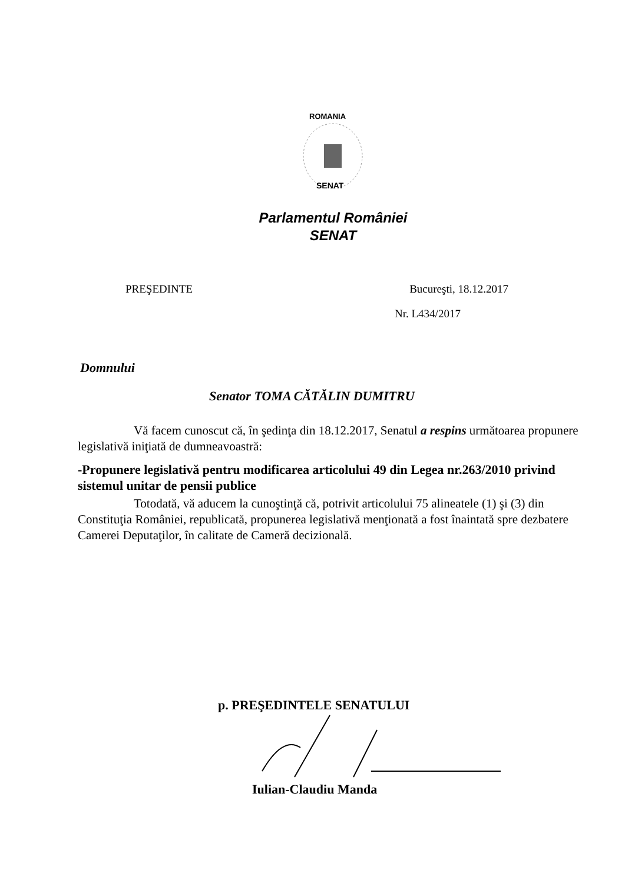ROMANIA
SENAT
Parlamentul României
SENAT
PREŞEDINTE Bucureşti, 18.12.2017
Nr. L434/2017
Domnului
Senator TOMA CĂTĂLIN DUMITRU
Vă facem cunoscut că, în şedinţa din 18.12.2017, Senatul a respins următoarea propunere legislativă iniţiată de dumneavoastră:
-Propunere legislativă pentru modificarea articolului 49 din Legea nr.263/2010 privind sistemul unitar de pensii publice
Totodată, vă aducem la cunoştinţă că, potrivit articolului 75 alineatele (1) şi (3) din Constituţia României, republicată, propunerea legislativă menţionată a fost înaintată spre dezbatere Camerei Deputaţilor, în calitate de Cameră decizională.
p. PREŞEDINTELE SENATULUI
Iulian-Claudiu Manda